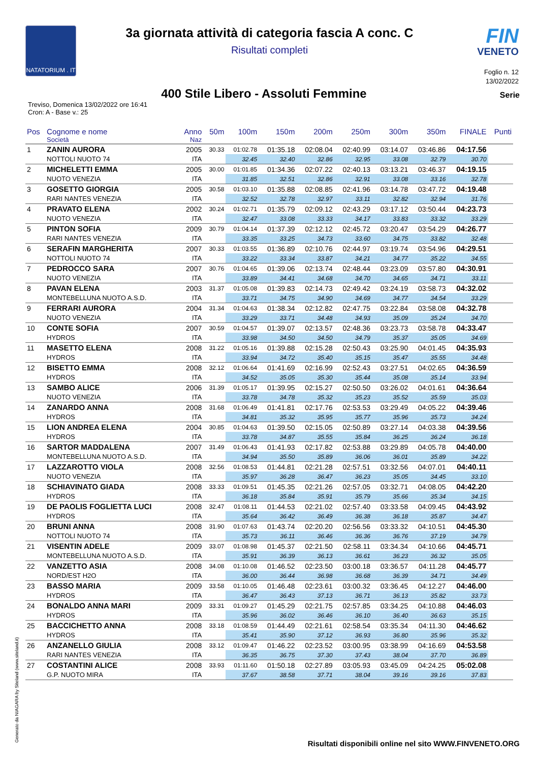NATATORIUM . IT
3a giornata attività di categoria fascia A conc. C
Risultati completi
FIN
VENETO
Foglio n. 12
13/02/2022
400 Stile Libero - Assoluti Femmine
Serie
Treviso, Domenica 13/02/2022 ore 16:41
Cron: A - Base v.: 25
| Pos | Cognome e nome | Anno | 50m | 100m | 150m | 200m | 250m | 300m | 350m | FINALE | Punti |
| --- | --- | --- | --- | --- | --- | --- | --- | --- | --- | --- | --- |
| | Società | Naz | | | | | | | | | |
| 1 | ZANIN AURORA | 2005 | 30.33 | 01:02.78 | 01:35.18 | 02:08.04 | 02:40.99 | 03:14.07 | 03:46.86 | 04:17.56 | |
| | NOTTOLI NUOTO 74 | ITA | | 32.45 | 32.40 | 32.86 | 32.95 | 33.08 | 32.79 | 30.70 | |
| 2 | MICHELETTI EMMA | 2005 | 30.00 | 01:01.85 | 01:34.36 | 02:07.22 | 02:40.13 | 03:13.21 | 03:46.37 | 04:19.15 | |
| | NUOTO VENEZIA | ITA | | 31.85 | 32.51 | 32.86 | 32.91 | 33.08 | 33.16 | 32.78 | |
| 3 | GOSETTO GIORGIA | 2005 | 30.58 | 01:03.10 | 01:35.88 | 02:08.85 | 02:41.96 | 03:14.78 | 03:47.72 | 04:19.48 | |
| | RARI NANTES VENEZIA | ITA | | 32.52 | 32.78 | 32.97 | 33.11 | 32.82 | 32.94 | 31.76 | |
| 4 | PRAVATO ELENA | 2002 | 30.24 | 01:02.71 | 01:35.79 | 02:09.12 | 02:43.29 | 03:17.12 | 03:50.44 | 04:23.73 | |
| | NUOTO VENEZIA | ITA | | 32.47 | 33.08 | 33.33 | 34.17 | 33.83 | 33.32 | 33.29 | |
| 5 | PINTON SOFIA | 2009 | 30.79 | 01:04.14 | 01:37.39 | 02:12.12 | 02:45.72 | 03:20.47 | 03:54.29 | 04:26.77 | |
| | RARI NANTES VENEZIA | ITA | | 33.35 | 33.25 | 34.73 | 33.60 | 34.75 | 33.82 | 32.48 | |
| 6 | SERAFIN MARGHERITA | 2007 | 30.33 | 01:03.55 | 01:36.89 | 02:10.76 | 02:44.97 | 03:19.74 | 03:54.96 | 04:29.51 | |
| | NOTTOLI NUOTO 74 | ITA | | 33.22 | 33.34 | 33.87 | 34.21 | 34.77 | 35.22 | 34.55 | |
| 7 | PEDROCCO SARA | 2007 | 30.76 | 01:04.65 | 01:39.06 | 02:13.74 | 02:48.44 | 03:23.09 | 03:57.80 | 04:30.91 | |
| | NUOTO VENEZIA | ITA | | 33.89 | 34.41 | 34.68 | 34.70 | 34.65 | 34.71 | 33.11 | |
| 8 | PAVAN ELENA | 2003 | 31.37 | 01:05.08 | 01:39.83 | 02:14.73 | 02:49.42 | 03:24.19 | 03:58.73 | 04:32.02 | |
| | MONTEBELLUNA NUOTO A.S.D. | ITA | | 33.71 | 34.75 | 34.90 | 34.69 | 34.77 | 34.54 | 33.29 | |
| 9 | FERRARI AURORA | 2004 | 31.34 | 01:04.63 | 01:38.34 | 02:12.82 | 02:47.75 | 03:22.84 | 03:58.08 | 04:32.78 | |
| | NUOTO VENEZIA | ITA | | 33.29 | 33.71 | 34.48 | 34.93 | 35.09 | 35.24 | 34.70 | |
| 10 | CONTE SOFIA | 2007 | 30.59 | 01:04.57 | 01:39.07 | 02:13.57 | 02:48.36 | 03:23.73 | 03:58.78 | 04:33.47 | |
| | HYDROS | ITA | | 33.98 | 34.50 | 34.50 | 34.79 | 35.37 | 35.05 | 34.69 | |
| 11 | MASETTO ELENA | 2008 | 31.22 | 01:05.16 | 01:39.88 | 02:15.28 | 02:50.43 | 03:25.90 | 04:01.45 | 04:35.93 | |
| | HYDROS | ITA | | 33.94 | 34.72 | 35.40 | 35.15 | 35.47 | 35.55 | 34.48 | |
| 12 | BISETTO EMMA | 2008 | 32.12 | 01:06.64 | 01:41.69 | 02:16.99 | 02:52.43 | 03:27.51 | 04:02.65 | 04:36.59 | |
| | HYDROS | ITA | | 34.52 | 35.05 | 35.30 | 35.44 | 35.08 | 35.14 | 33.94 | |
| 13 | SAMBO ALICE | 2006 | 31.39 | 01:05.17 | 01:39.95 | 02:15.27 | 02:50.50 | 03:26.02 | 04:01.61 | 04:36.64 | |
| | NUOTO VENEZIA | ITA | | 33.78 | 34.78 | 35.32 | 35.23 | 35.52 | 35.59 | 35.03 | |
| 14 | ZANARDO ANNA | 2008 | 31.68 | 01:06.49 | 01:41.81 | 02:17.76 | 02:53.53 | 03:29.49 | 04:05.22 | 04:39.46 | |
| | HYDROS | ITA | | 34.81 | 35.32 | 35.95 | 35.77 | 35.96 | 35.73 | 34.24 | |
| 15 | LION ANDREA ELENA | 2004 | 30.85 | 01:04.63 | 01:39.50 | 02:15.05 | 02:50.89 | 03:27.14 | 04:03.38 | 04:39.56 | |
| | HYDROS | ITA | | 33.78 | 34.87 | 35.55 | 35.84 | 36.25 | 36.24 | 36.18 | |
| 16 | SARTOR MADDALENA | 2007 | 31.49 | 01:06.43 | 01:41.93 | 02:17.82 | 02:53.88 | 03:29.89 | 04:05.78 | 04:40.00 | |
| | MONTEBELLUNA NUOTO A.S.D. | ITA | | 34.94 | 35.50 | 35.89 | 36.06 | 36.01 | 35.89 | 34.22 | |
| 17 | LAZZAROTTO VIOLA | 2008 | 32.56 | 01:08.53 | 01:44.81 | 02:21.28 | 02:57.51 | 03:32.56 | 04:07.01 | 04:40.11 | |
| | NUOTO VENEZIA | ITA | | 35.97 | 36.28 | 36.47 | 36.23 | 35.05 | 34.45 | 33.10 | |
| 18 | SCHIAVINATO GIADA | 2008 | 33.33 | 01:09.51 | 01:45.35 | 02:21.26 | 02:57.05 | 03:32.71 | 04:08.05 | 04:42.20 | |
| | HYDROS | ITA | | 36.18 | 35.84 | 35.91 | 35.79 | 35.66 | 35.34 | 34.15 | |
| 19 | DE PAOLIS FOGLIETTA LUCI | 2008 | 32.47 | 01:08.11 | 01:44.53 | 02:21.02 | 02:57.40 | 03:33.58 | 04:09.45 | 04:43.92 | |
| | HYDROS | ITA | | 35.64 | 36.42 | 36.49 | 36.38 | 36.18 | 35.87 | 34.47 | |
| 20 | BRUNI ANNA | 2008 | 31.90 | 01:07.63 | 01:43.74 | 02:20.20 | 02:56.56 | 03:33.32 | 04:10.51 | 04:45.30 | |
| | NOTTOLI NUOTO 74 | ITA | | 35.73 | 36.11 | 36.46 | 36.36 | 36.76 | 37.19 | 34.79 | |
| 21 | VISENTIN ADELE | 2009 | 33.07 | 01:08.98 | 01:45.37 | 02:21.50 | 02:58.11 | 03:34.34 | 04:10.66 | 04:45.71 | |
| | MONTEBELLUNA NUOTO A.S.D. | ITA | | 35.91 | 36.39 | 36.13 | 36.61 | 36.23 | 36.32 | 35.05 | |
| 22 | VANZETTO ASIA | 2008 | 34.08 | 01:10.08 | 01:46.52 | 02:23.50 | 03:00.18 | 03:36.57 | 04:11.28 | 04:45.77 | |
| | NORD/EST H2O | ITA | | 36.00 | 36.44 | 36.98 | 36.68 | 36.39 | 34.71 | 34.49 | |
| 23 | BASSO MARIA | 2009 | 33.58 | 01:10.05 | 01:46.48 | 02:23.61 | 03:00.32 | 03:36.45 | 04:12.27 | 04:46.00 | |
| | HYDROS | ITA | | 36.47 | 36.43 | 37.13 | 36.71 | 36.13 | 35.82 | 33.73 | |
| 24 | BONALDO ANNA MARI | 2009 | 33.31 | 01:09.27 | 01:45.29 | 02:21.75 | 02:57.85 | 03:34.25 | 04:10.88 | 04:46.03 | |
| | HYDROS | ITA | | 35.96 | 36.02 | 36.46 | 36.10 | 36.40 | 36.63 | 35.15 | |
| 25 | BACCICHETTO ANNA | 2008 | 33.18 | 01:08.59 | 01:44.49 | 02:21.61 | 02:58.54 | 03:35.34 | 04:11.30 | 04:46.62 | |
| | HYDROS | ITA | | 35.41 | 35.90 | 37.12 | 36.93 | 36.80 | 35.96 | 35.32 | |
| 26 | ANZANELLO GIULIA | 2008 | 33.12 | 01:09.47 | 01:46.22 | 02:23.52 | 03:00.95 | 03:38.99 | 04:16.69 | 04:53.58 | |
| | RARI NANTES VENEZIA | ITA | | 36.35 | 36.75 | 37.30 | 37.43 | 38.04 | 37.70 | 36.89 | |
| 27 | COSTANTINI ALICE | 2008 | 33.93 | 01:11.60 | 01:50.18 | 02:27.89 | 03:05.93 | 03:45.09 | 04:24.25 | 05:02.08 | |
| | G.P. NUOTO MIRA | ITA | | 37.67 | 38.58 | 37.71 | 38.04 | 39.16 | 39.16 | 37.83 | |
Generato da NIAGARA by Siteland (www.siteland.it)
Risultati disponibili online nel sito WWW.FINVENETO.ORG